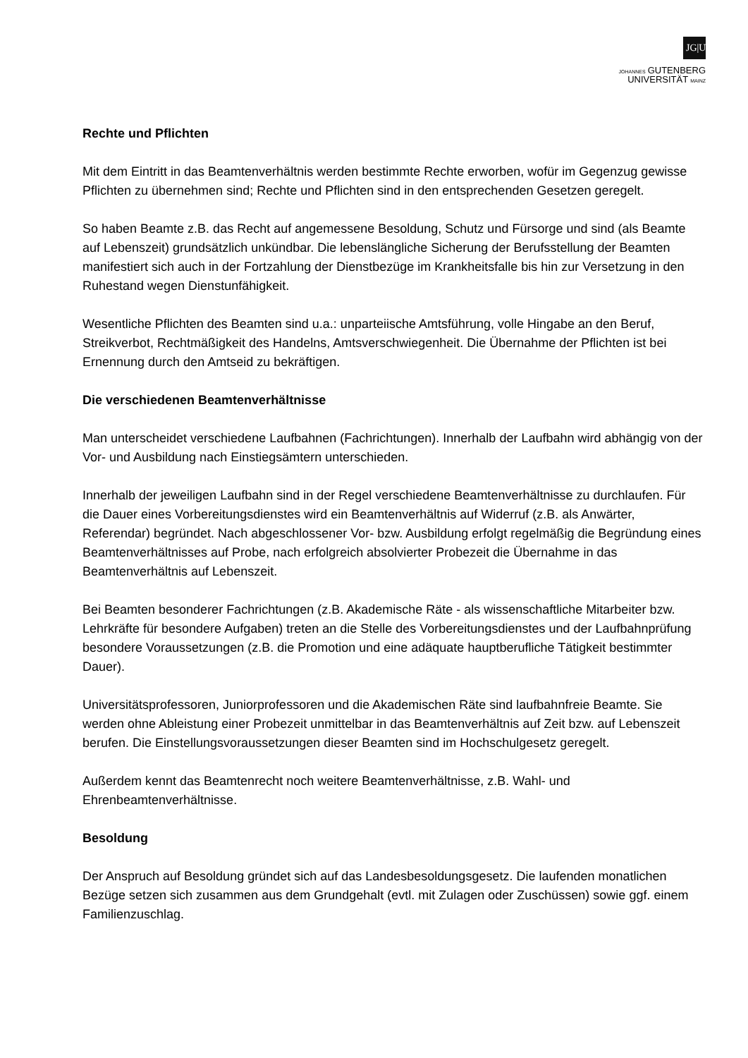JG|U
JOHANNES GUTENBERG
UNIVERSITÄT MAINZ
Rechte und Pflichten
Mit dem Eintritt in das Beamtenverhältnis werden bestimmte Rechte erworben, wofür im Gegenzug gewisse Pflichten zu übernehmen sind; Rechte und Pflichten sind in den entsprechenden Gesetzen geregelt.
So haben Beamte z.B. das Recht auf angemessene Besoldung, Schutz und Fürsorge und sind (als Beamte auf Lebenszeit) grundsätzlich unkündbar. Die lebenslängliche Sicherung der Berufsstellung der Beamten manifestiert sich auch in der Fortzahlung der Dienstbezüge im Krankheitsfalle bis hin zur Versetzung in den Ruhestand wegen Dienstunfähigkeit.
Wesentliche Pflichten des Beamten sind u.a.: unparteiische Amtsführung, volle Hingabe an den Beruf, Streikverbot, Rechtmäßigkeit des Handelns, Amtsverschwiegenheit. Die Übernahme der Pflichten ist bei Ernennung durch den Amtseid zu bekräftigen.
Die verschiedenen Beamtenverhältnisse
Man unterscheidet verschiedene Laufbahnen (Fachrichtungen). Innerhalb der Laufbahn wird abhängig von der Vor- und Ausbildung nach Einstiegsämtern unterschieden.
Innerhalb der jeweiligen Laufbahn sind in der Regel verschiedene Beamtenverhältnisse zu durchlaufen. Für die Dauer eines Vorbereitungsdienstes wird ein Beamtenverhältnis auf Widerruf (z.B. als Anwärter, Referendar) begründet. Nach abgeschlossener Vor- bzw. Ausbildung erfolgt regelmäßig die Begründung eines Beamtenverhältnisses auf Probe, nach erfolgreich absolvierter Probezeit die Übernahme in das Beamtenverhältnis auf Lebenszeit.
Bei Beamten besonderer Fachrichtungen (z.B. Akademische Räte - als wissenschaftliche Mitarbeiter bzw. Lehrkräfte für besondere Aufgaben) treten an die Stelle des Vorbereitungsdienstes und der Laufbahnprüfung besondere Voraussetzungen (z.B. die Promotion und eine adäquate hauptberufliche Tätigkeit bestimmter Dauer).
Universitätsprofessoren, Juniorprofessoren und die Akademischen Räte sind laufbahnfreie Beamte. Sie werden ohne Ableistung einer Probezeit unmittelbar in das Beamtenverhältnis auf Zeit bzw. auf Lebenszeit berufen. Die Einstellungsvoraussetzungen dieser Beamten sind im Hochschulgesetz geregelt.
Außerdem kennt das Beamtenrecht noch weitere Beamtenverhältnisse, z.B. Wahl- und Ehrenbeamtenverhältnisse.
Besoldung
Der Anspruch auf Besoldung gründet sich auf das Landesbesoldungsgesetz. Die laufenden monatlichen Bezüge setzen sich zusammen aus dem Grundgehalt (evtl. mit Zulagen oder Zuschüssen) sowie ggf. einem Familienzuschlag.